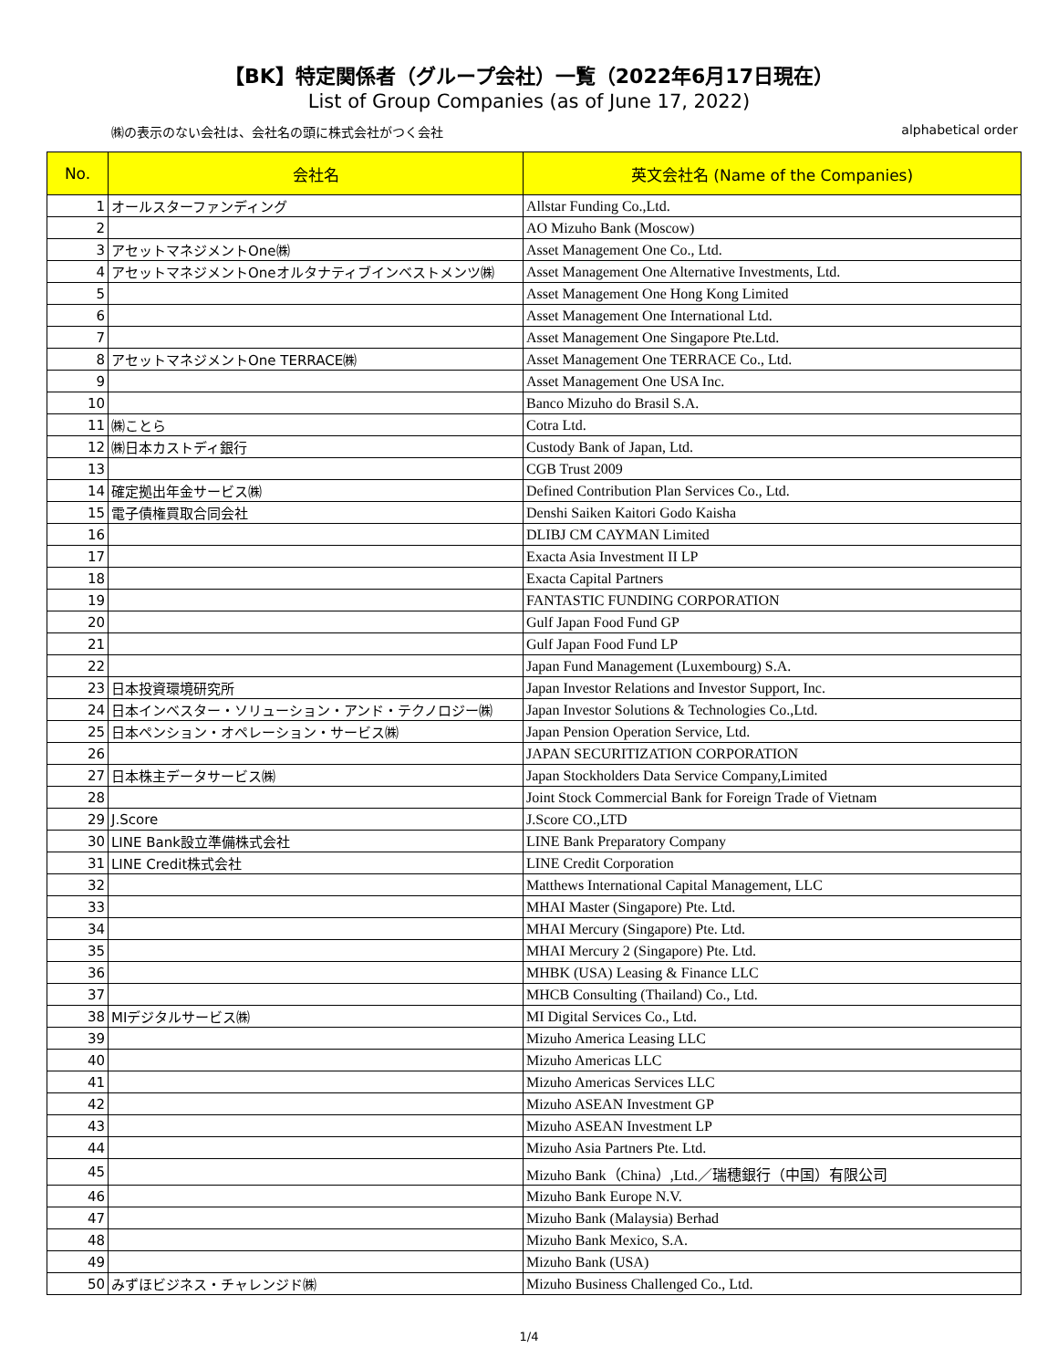【BK】特定関係者（グループ会社）一覧（2022年6月17日現在）
List of Group Companies (as of June 17, 2022)
㈱の表示のない会社は、会社名の頭に株式会社がつく会社 alphabetical order
| No. | 会社名 | 英文会社名 (Name of the Companies) |
| --- | --- | --- |
| 1 | オールスターファンディング | Allstar Funding Co.,Ltd. |
| 2 | | AO Mizuho Bank (Moscow) |
| 3 | アセットマネジメントOne㈱ | Asset Management One Co., Ltd. |
| 4 | アセットマネジメントOneオルタナティブインベストメンツ㈱ | Asset Management One Alternative Investments, Ltd. |
| 5 | | Asset Management One Hong Kong Limited |
| 6 | | Asset Management One International Ltd. |
| 7 | | Asset Management One Singapore Pte.Ltd. |
| 8 | アセットマネジメントOne TERRACE㈱ | Asset Management One TERRACE Co., Ltd. |
| 9 | | Asset Management One USA Inc. |
| 10 | | Banco Mizuho do Brasil S.A. |
| 11 | ㈱ことら | Cotra Ltd. |
| 12 | ㈱日本カストディ銀行 | Custody Bank of Japan, Ltd. |
| 13 | | CGB Trust 2009 |
| 14 | 確定拠出年金サービス㈱ | Defined Contribution Plan Services Co., Ltd. |
| 15 | 電子債権買取合同会社 | Denshi Saiken Kaitori Godo Kaisha |
| 16 | | DLIBJ CM CAYMAN Limited |
| 17 | | Exacta Asia Investment II LP |
| 18 | | Exacta Capital Partners |
| 19 | | FANTASTIC FUNDING CORPORATION |
| 20 | | Gulf Japan Food Fund GP |
| 21 | | Gulf Japan Food Fund LP |
| 22 | | Japan Fund Management (Luxembourg) S.A. |
| 23 | 日本投資環境研究所 | Japan Investor Relations and Investor Support, Inc. |
| 24 | 日本インベスター・ソリューション・アンド・テクノロジー㈱ | Japan Investor Solutions & Technologies Co.,Ltd. |
| 25 | 日本ペンション・オペレーション・サービス㈱ | Japan Pension Operation Service, Ltd. |
| 26 | | JAPAN SECURITIZATION CORPORATION |
| 27 | 日本株主データサービス㈱ | Japan Stockholders Data Service Company,Limited |
| 28 | | Joint Stock Commercial Bank for Foreign Trade of Vietnam |
| 29 | J.Score | J.Score CO.,LTD |
| 30 | LINE Bank設立準備株式会社 | LINE Bank Preparatory Company |
| 31 | LINE Credit株式会社 | LINE Credit Corporation |
| 32 | | Matthews International Capital Management, LLC |
| 33 | | MHAI Master (Singapore) Pte. Ltd. |
| 34 | | MHAI Mercury (Singapore) Pte. Ltd. |
| 35 | | MHAI Mercury 2 (Singapore) Pte. Ltd. |
| 36 | | MHBK (USA) Leasing & Finance LLC |
| 37 | | MHCB Consulting (Thailand) Co., Ltd. |
| 38 | MIデジタルサービス㈱ | MI Digital Services Co., Ltd. |
| 39 | | Mizuho America Leasing LLC |
| 40 | | Mizuho Americas LLC |
| 41 | | Mizuho Americas Services LLC |
| 42 | | Mizuho ASEAN Investment GP |
| 43 | | Mizuho ASEAN Investment LP |
| 44 | | Mizuho Asia Partners Pte. Ltd. |
| 45 | | Mizuho Bank（China）,Ltd.／瑞穗銀行（中国）有限公司 |
| 46 | | Mizuho Bank Europe N.V. |
| 47 | | Mizuho Bank (Malaysia) Berhad |
| 48 | | Mizuho Bank Mexico, S.A. |
| 49 | | Mizuho Bank (USA) |
| 50 | みずほビジネス・チャレンジド㈱ | Mizuho Business Challenged Co., Ltd. |
1/4